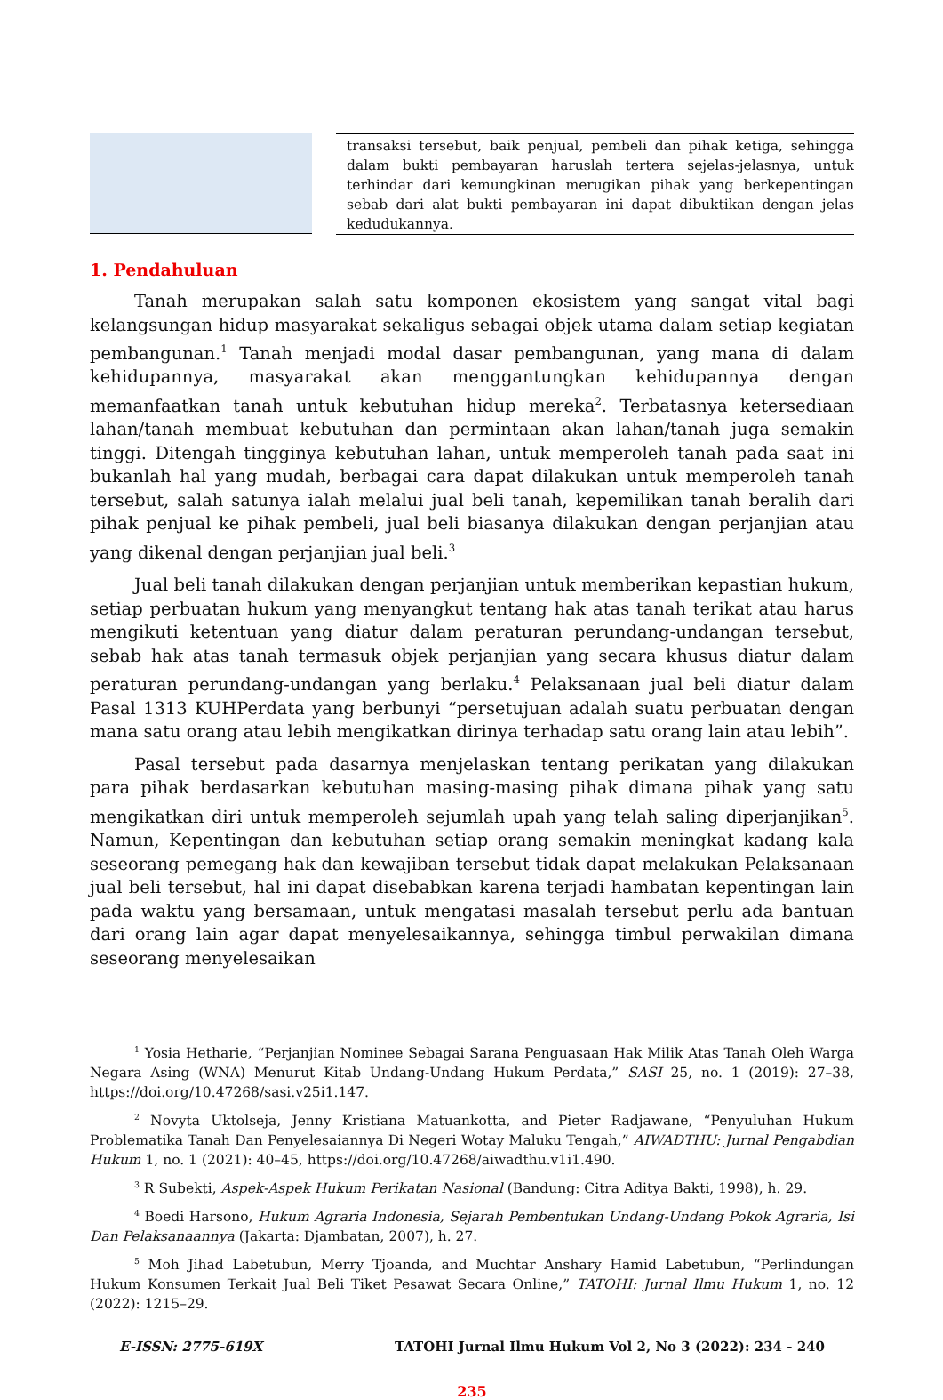transaksi tersebut, baik penjual, pembeli dan pihak ketiga, sehingga dalam bukti pembayaran haruslah tertera sejelas-jelasnya, untuk terhindar dari kemungkinan merugikan pihak yang berkepentingan sebab dari alat bukti pembayaran ini dapat dibuktikan dengan jelas kedudukannya.
1. Pendahuluan
Tanah merupakan salah satu komponen ekosistem yang sangat vital bagi kelangsungan hidup masyarakat sekaligus sebagai objek utama dalam setiap kegiatan pembangunan.<sup>1</sup> Tanah menjadi modal dasar pembangunan, yang mana di dalam kehidupannya, masyarakat akan menggantungkan kehidupannya dengan memanfaatkan tanah untuk kebutuhan hidup mereka<sup>2</sup>. Terbatasnya ketersediaan lahan/tanah membuat kebutuhan dan permintaan akan lahan/tanah juga semakin tinggi. Ditengah tingginya kebutuhan lahan, untuk memperoleh tanah pada saat ini bukanlah hal yang mudah, berbagai cara dapat dilakukan untuk memperoleh tanah tersebut, salah satunya ialah melalui jual beli tanah, kepemilikan tanah beralih dari pihak penjual ke pihak pembeli, jual beli biasanya dilakukan dengan perjanjian atau yang dikenal dengan perjanjian jual beli.<sup>3</sup>
Jual beli tanah dilakukan dengan perjanjian untuk memberikan kepastian hukum, setiap perbuatan hukum yang menyangkut tentang hak atas tanah terikat atau harus mengikuti ketentuan yang diatur dalam peraturan perundang-undangan tersebut, sebab hak atas tanah termasuk objek perjanjian yang secara khusus diatur dalam peraturan perundang-undangan yang berlaku.<sup>4</sup> Pelaksanaan jual beli diatur dalam Pasal 1313 KUHPerdata yang berbunyi “persetujuan adalah suatu perbuatan dengan mana satu orang atau lebih mengikatkan dirinya terhadap satu orang lain atau lebih”.
Pasal tersebut pada dasarnya menjelaskan tentang perikatan yang dilakukan para pihak berdasarkan kebutuhan masing-masing pihak dimana pihak yang satu mengikatkan diri untuk memperoleh sejumlah upah yang telah saling diperjanjikan<sup>5</sup>. Namun, Kepentingan dan kebutuhan setiap orang semakin meningkat kadang kala seseorang pemegang hak dan kewajiban tersebut tidak dapat melakukan Pelaksanaan jual beli tersebut, hal ini dapat disebabkan karena terjadi hambatan kepentingan lain pada waktu yang bersamaan, untuk mengatasi masalah tersebut perlu ada bantuan dari orang lain agar dapat menyelesaikannya, sehingga timbul perwakilan dimana seseorang menyelesaikan
<sup>1</sup> Yosia Hetharie, “Perjanjian Nominee Sebagai Sarana Penguasaan Hak Milik Atas Tanah Oleh Warga Negara Asing (WNA) Menurut Kitab Undang-Undang Hukum Perdata,” SASI 25, no. 1 (2019): 27–38, https://doi.org/10.47268/sasi.v25i1.147.
<sup>2</sup> Novyta Uktolseja, Jenny Kristiana Matuankotta, and Pieter Radjawane, “Penyuluhan Hukum Problematika Tanah Dan Penyelesaiannya Di Negeri Wotay Maluku Tengah,” AIWADTHU: Jurnal Pengabdian Hukum 1, no. 1 (2021): 40–45, https://doi.org/10.47268/aiwadthu.v1i1.490.
<sup>3</sup> R Subekti, Aspek-Aspek Hukum Perikatan Nasional (Bandung: Citra Aditya Bakti, 1998), h. 29.
<sup>4</sup> Boedi Harsono, Hukum Agraria Indonesia, Sejarah Pembentukan Undang-Undang Pokok Agraria, Isi Dan Pelaksanaannya (Jakarta: Djambatan, 2007), h. 27.
<sup>5</sup> Moh Jihad Labetubun, Merry Tjoanda, and Muchtar Anshary Hamid Labetubun, “Perlindungan Hukum Konsumen Terkait Jual Beli Tiket Pesawat Secara Online,” TATOHI: Jurnal Ilmu Hukum 1, no. 12 (2022): 1215–29.
E-ISSN: 2775-619X TATOHI Jurnal Ilmu Hukum Vol 2, No 3 (2022): 234 - 240
235